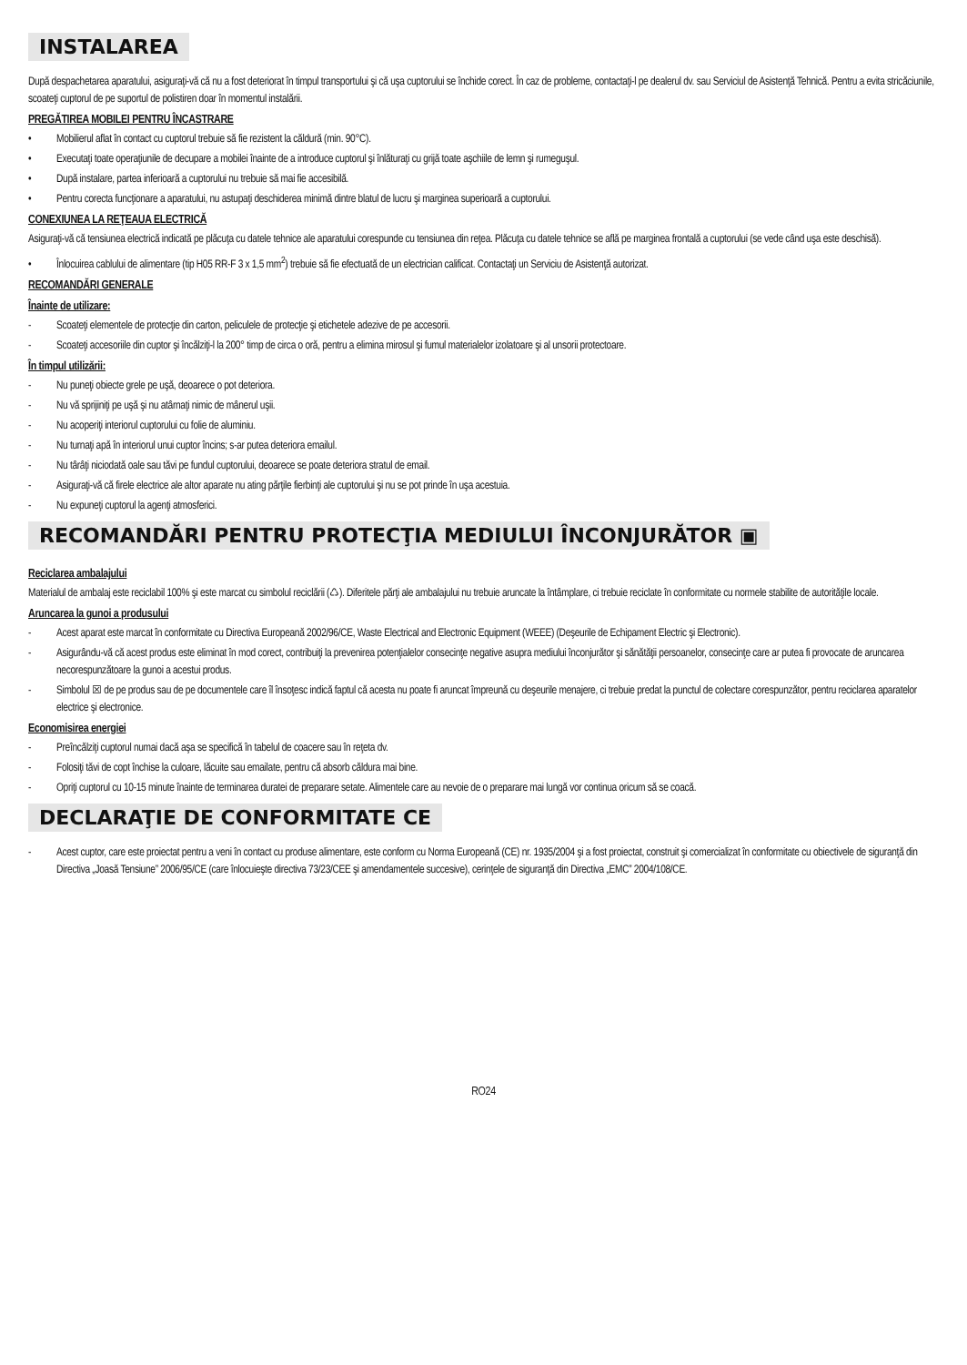INSTALAREA
După despachetarea aparatului, asiguraţi-vă că nu a fost deteriorat în timpul transportului şi că uşa cuptorului se închide corect. În caz de probleme, contactaţi-l pe dealerul dv. sau Serviciul de Asistenţă Tehnică. Pentru a evita stricăciunile, scoateţi cuptorul de pe suportul de polistiren doar în momentul instalării.
PREGĂTIREA MOBILEI PENTRU ÎNCASTRARE
• Mobilierul aflat în contact cu cuptorul trebuie să fie rezistent la căldură (min. 90°C).
• Executaţi toate operaţiunile de decupare a mobilei înainte de a introduce cuptorul şi înlăturaţi cu grijă toate aşchiile de lemn şi rumeguşul.
• După instalare, partea inferioară a cuptorului nu trebuie să mai fie accesibilă.
• Pentru corecta funcţionare a aparatului, nu astupaţi deschiderea minimă dintre blatul de lucru şi marginea superioară a cuptorului.
CONEXIUNEA LA REŢEAUA ELECTRICĂ
Asiguraţi-vă că tensiunea electrică indicată pe plăcuţa cu datele tehnice ale aparatului corespunde cu tensiunea din reţea. Plăcuţa cu datele tehnice se află pe marginea frontală a cuptorului (se vede când uşa este deschisă).
• Înlocuirea cablului de alimentare (tip H05 RR-F 3 x 1,5 mm<sup>2</sup>) trebuie să fie efectuată de un electrician calificat. Contactaţi un Serviciu de Asistenţă autorizat.
RECOMANDĂRI GENERALE
Înainte de utilizare:
- Scoateţi elementele de protecţie din carton, peliculele de protecţie şi etichetele adezive de pe accesorii.
- Scoateţi accesoriile din cuptor şi încălziţi-l la 200° timp de circa o oră, pentru a elimina mirosul şi fumul materialelor izolatoare şi al unsorii protectoare.
În timpul utilizării:
- Nu puneţi obiecte grele pe uşă, deoarece o pot deteriora.
- Nu vă sprijiniţi pe uşă şi nu atârnaţi nimic de mânerul uşii.
- Nu acoperiţi interiorul cuptorului cu folie de aluminiu.
- Nu turnaţi apă în interiorul unui cuptor încins; s-ar putea deteriora emailul.
- Nu târâţi niciodată oale sau tăvi pe fundul cuptorului, deoarece se poate deteriora stratul de email.
- Asiguraţi-vă că firele electrice ale altor aparate nu ating părţile fierbinţi ale cuptorului şi nu se pot prinde în uşa acestuia.
- Nu expuneţi cuptorul la agenţi atmosferici.
RECOMANDĂRI PENTRU PROTECŢIA MEDIULUI ÎNCONJURĂTOR ▣
Reciclarea ambalajului
Materialul de ambalaj este reciclabil 100% şi este marcat cu simbolul reciclării (♺). Diferitele părţi ale ambalajului nu trebuie aruncate la întâmplare, ci trebuie reciclate în conformitate cu normele stabilite de autorităţile locale.
Aruncarea la gunoi a produsului
- Acest aparat este marcat în conformitate cu Directiva Europeană 2002/96/CE, Waste Electrical and Electronic Equipment (WEEE) (Deşeurile de Echipament Electric şi Electronic).
- Asigurându-vă că acest produs este eliminat în mod corect, contribuiţi la prevenirea potenţialelor consecinţe negative asupra mediului înconjurător şi sănătăţii persoanelor, consecinţe care ar putea fi provocate de aruncarea necorespunzătoare la gunoi a acestui produs.
- Simbolul ☒ de pe produs sau de pe documentele care îl însoţesc indică faptul că acesta nu poate fi aruncat împreună cu deşeurile menajere, ci trebuie predat la punctul de colectare corespunzător, pentru reciclarea aparatelor electrice şi electronice.
Economisirea energiei
- Preîncălziţi cuptorul numai dacă aşa se specifică în tabelul de coacere sau în reţeta dv.
- Folosiţi tăvi de copt închise la culoare, lăcuite sau emailate, pentru că absorb căldura mai bine.
- Opriţi cuptorul cu 10-15 minute înainte de terminarea duratei de preparare setate. Alimentele care au nevoie de o preparare mai lungă vor continua oricum să se coacă.
DECLARAŢIE DE CONFORMITATE CE
- Acest cuptor, care este proiectat pentru a veni în contact cu produse alimentare, este conform cu Norma Europeană (CE) nr. 1935/2004 şi a fost proiectat, construit şi comercializat în conformitate cu obiectivele de siguranţă din Directiva „Joasă Tensiune” 2006/95/CE (care înlocuieşte directiva 73/23/CEE şi amendamentele succesive), cerinţele de siguranţă din Directiva „EMC” 2004/108/CE.
RO24